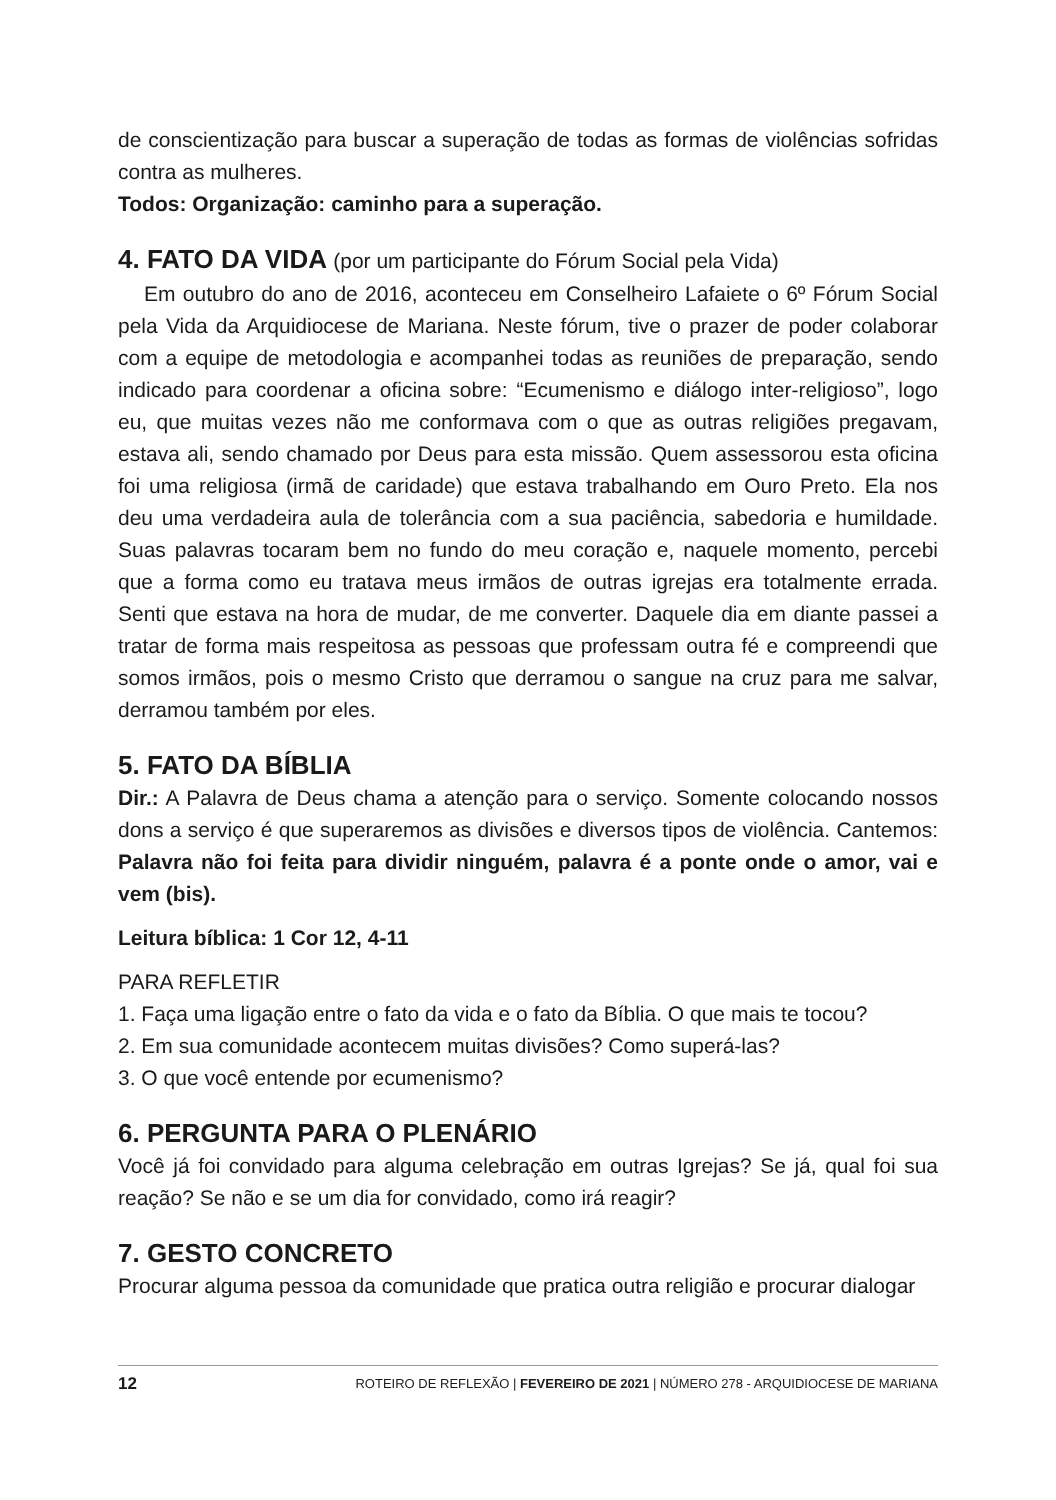de conscientização para buscar a superação de todas as formas de violências sofridas contra as mulheres.
Todos: Organização: caminho para a superação.
4. FATO DA VIDA (por um participante do Fórum Social pela Vida)
Em outubro do ano de 2016, aconteceu em Conselheiro Lafaiete o 6º Fórum Social pela Vida da Arquidiocese de Mariana. Neste fórum, tive o prazer de poder colaborar com a equipe de metodologia e acompanhei todas as reuniões de preparação, sendo indicado para coordenar a oficina sobre: “Ecumenismo e diálogo inter-religioso”, logo eu, que muitas vezes não me conformava com o que as outras religiões pregavam, estava ali, sendo chamado por Deus para esta missão. Quem assessorou esta oficina foi uma religiosa (irmã de caridade) que estava trabalhando em Ouro Preto. Ela nos deu uma verdadeira aula de tolerância com a sua paciência, sabedoria e humildade. Suas palavras tocaram bem no fundo do meu coração e, naquele momento, percebi que a forma como eu tratava meus irmãos de outras igrejas era totalmente errada. Senti que estava na hora de mudar, de me converter. Daquele dia em diante passei a tratar de forma mais respeitosa as pessoas que professam outra fé e compreendi que somos irmãos, pois o mesmo Cristo que derramou o sangue na cruz para me salvar, derramou também por eles.
5. FATO DA BÍBLIA
Dir.: A Palavra de Deus chama a atenção para o serviço. Somente colocando nossos dons a serviço é que superaremos as divisões e diversos tipos de violência. Cantemos: Palavra não foi feita para dividir ninguém, palavra é a ponte onde o amor, vai e vem (bis).
Leitura bíblica: 1 Cor 12, 4-11
PARA REFLETIR
1. Faça uma ligação entre o fato da vida e o fato da Bíblia. O que mais te tocou?
2. Em sua comunidade acontecem muitas divisões? Como superá-las?
3. O que você entende por ecumenismo?
6. PERGUNTA PARA O PLENÁRIO
Você já foi convidado para alguma celebração em outras Igrejas? Se já, qual foi sua reação? Se não e se um dia for convidado, como irá reagir?
7. GESTO CONCRETO
Procurar alguma pessoa da comunidade que pratica outra religião e procurar dialogar
12 ROTEIRO DE REFLEXÃO | FEVEREIRO DE 2021 | NÚMERO 278 - ARQUIDIOCESE DE MARIANA